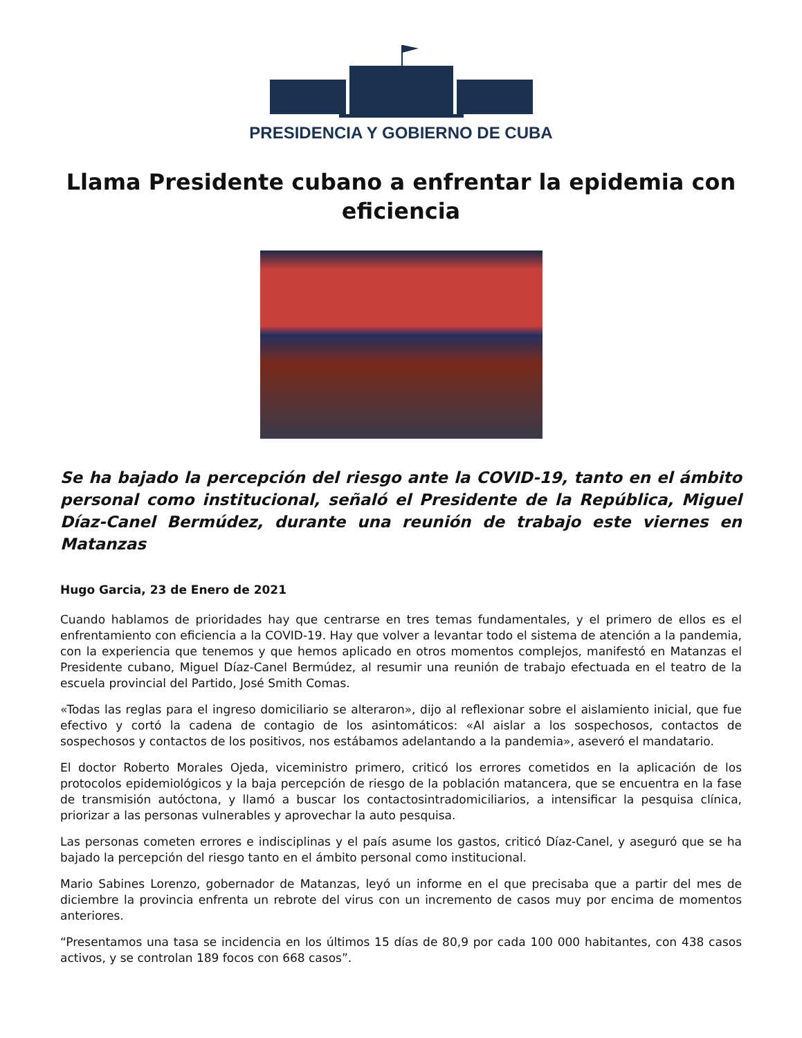PRESIDENCIA Y GOBIERNO DE CUBA
Llama Presidente cubano a enfrentar la epidemia con eficiencia
Se ha bajado la percepción del riesgo ante la COVID-19, tanto en el ámbito personal como institucional, señaló el Presidente de la República, Miguel Díaz-Canel Bermúdez, durante una reunión de trabajo este viernes en Matanzas
Hugo Garcia, 23 de Enero de 2021
Cuando hablamos de prioridades hay que centrarse en tres temas fundamentales, y el primero de ellos es el enfrentamiento con eficiencia a la COVID-19. Hay que volver a levantar todo el sistema de atención a la pandemia, con la experiencia que tenemos y que hemos aplicado en otros momentos complejos, manifestó en Matanzas el Presidente cubano, Miguel Díaz-Canel Bermúdez, al resumir una reunión de trabajo efectuada en el teatro de la escuela provincial del Partido, José Smith Comas.
«Todas las reglas para el ingreso domiciliario se alteraron», dijo al reflexionar sobre el aislamiento inicial, que fue efectivo y cortó la cadena de contagio de los asintomáticos: «Al aislar a los sospechosos, contactos de sospechosos y contactos de los positivos, nos estábamos adelantando a la pandemia», aseveró el mandatario.
El doctor Roberto Morales Ojeda, viceministro primero, criticó los errores cometidos en la aplicación de los protocolos epidemiológicos y la baja percepción de riesgo de la población matancera, que se encuentra en la fase de transmisión autóctona, y llamó a buscar los contactosintradomiciliarios, a intensificar la pesquisa clínica, priorizar a las personas vulnerables y aprovechar la auto pesquisa.
Las personas cometen errores e indisciplinas y el país asume los gastos, criticó Díaz-Canel, y aseguró que se ha bajado la percepción del riesgo tanto en el ámbito personal como institucional.
Mario Sabines Lorenzo, gobernador de Matanzas, leyó un informe en el que precisaba que a partir del mes de diciembre la provincia enfrenta un rebrote del virus con un incremento de casos muy por encima de momentos anteriores.
“Presentamos una tasa se incidencia en los últimos 15 días de 80,9 por cada 100 000 habitantes, con 438 casos activos, y se controlan 189 focos con 668 casos”.